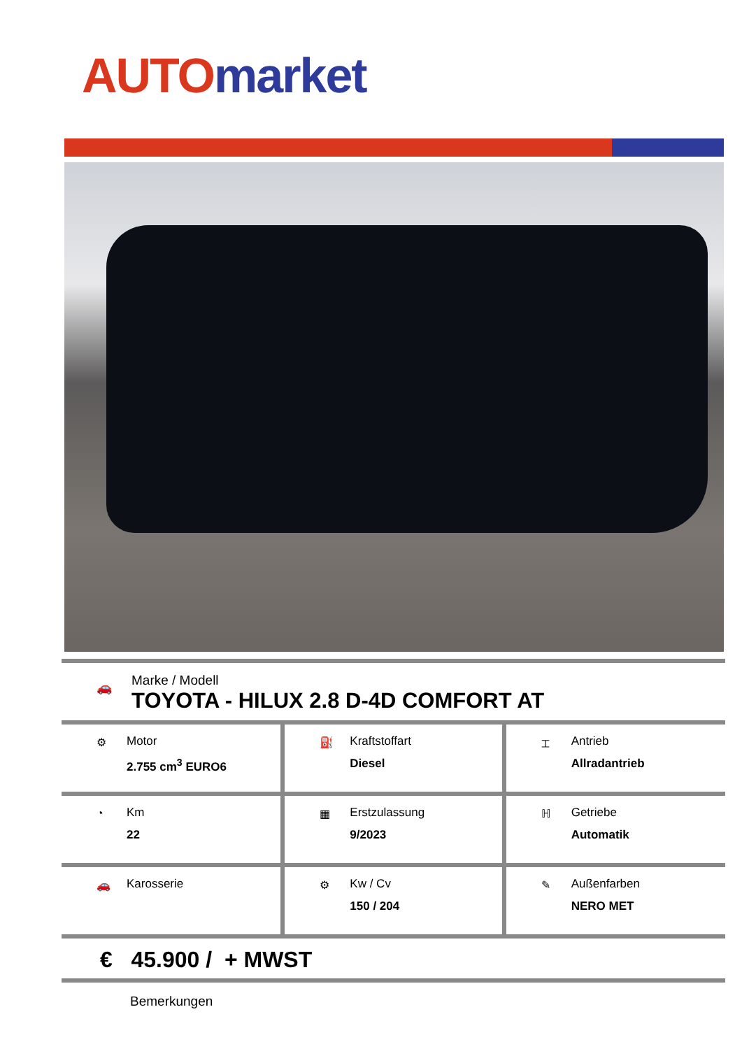AUTO market
🚗
Marke / Modell
TOYOTA - HILUX 2.8 D-4D COMFORT AT
| ⚙ Motor 2.755 cm<sup>3</sup> EURO6 | ⛽ Kraftstoffart Diesel | ⌶ Antrieb Allradantrieb |
| ◔ Km 22 | ▦ Erstzulassung 9/2023 | ℍ Getriebe Automatik |
| 🚗 Karosserie | ⚙ Kw / Cv 150 / 204 | ✎ Außenfarben NERO MET |
€ 45.900 / + MWST
Bemerkungen